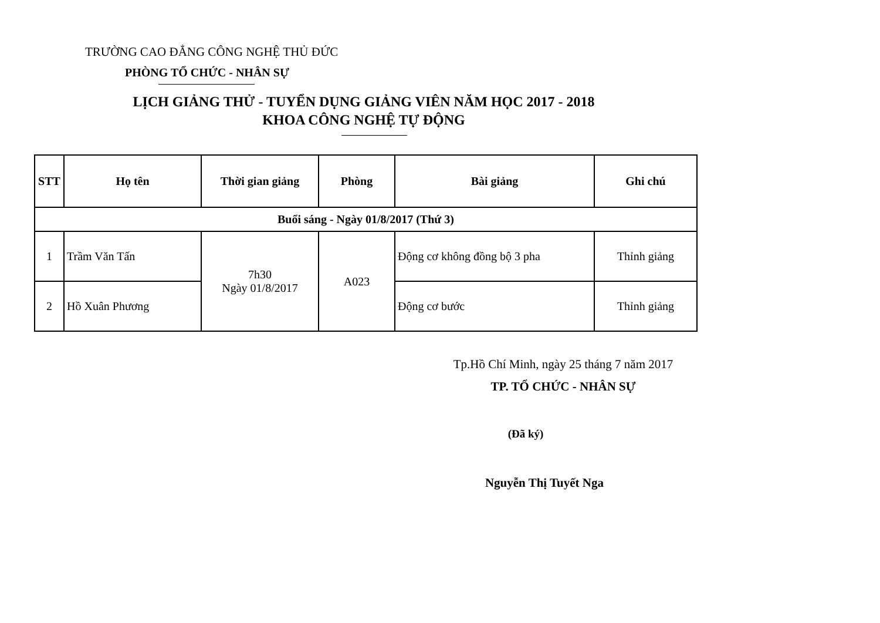TRƯỜNG CAO ĐẲNG CÔNG NGHỆ THỦ ĐỨC
PHÒNG TỔ CHỨC - NHÂN SỰ
LỊCH GIẢNG THỬ - TUYỂN DỤNG GIẢNG VIÊN NĂM HỌC 2017 - 2018
KHOA CÔNG NGHỆ TỰ ĐỘNG
| STT | Họ tên | Thời gian giảng | Phòng | Bài giảng | Ghi chú |
| --- | --- | --- | --- | --- | --- |
| Buổi sáng - Ngày 01/8/2017 (Thứ 3) | | | | | |
| 1 | Trầm Văn Tấn | 7h30 Ngày 01/8/2017 | A023 | Động cơ không đồng bộ 3 pha | Thỉnh giảng |
| 2 | Hồ Xuân Phương | | | Động cơ bước | Thỉnh giảng |
Tp.Hồ Chí Minh, ngày 25 tháng 7 năm 2017
TP. TỔ CHỨC - NHÂN SỰ
(Đã ký)
Nguyễn Thị Tuyết Nga